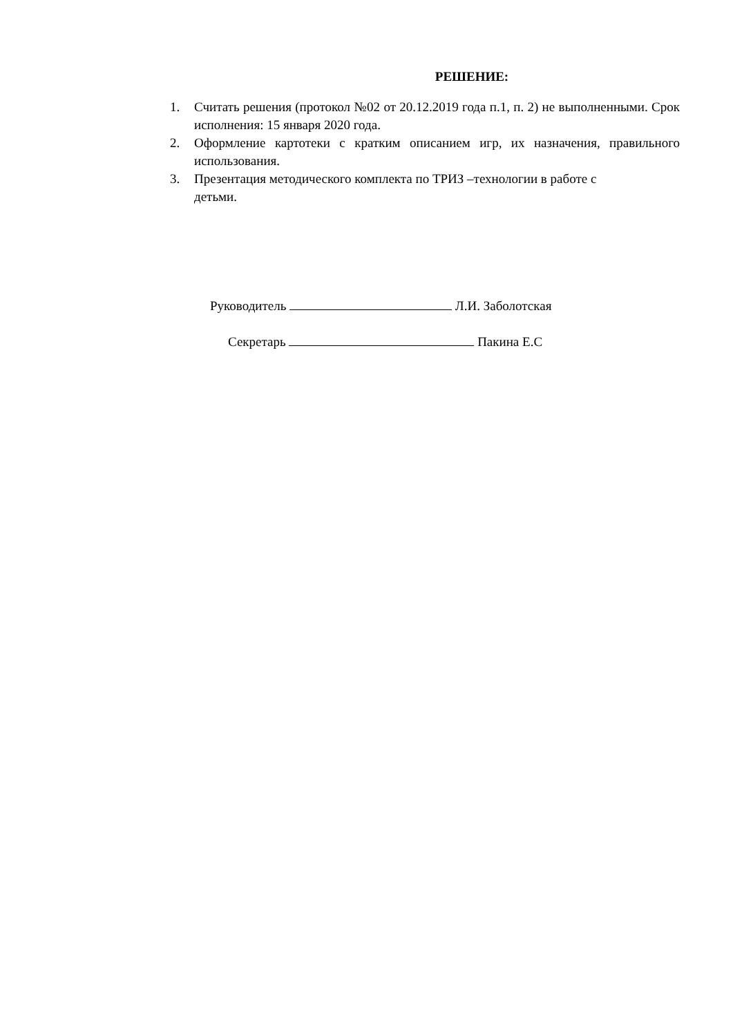РЕШЕНИЕ:
1. Считать решения (протокол №02 от 20.12.2019 года п.1, п. 2) не выполненными. Срок исполнения: 15 января 2020 года.
2. Оформление картотеки с кратким описанием игр, их назначения, правильного использования.
3. Презентация методического комплекта по ТРИЗ –технологии в работе с
детьми.
Руководитель Л.И. Заболотская
Секретарь Пакина Е.С